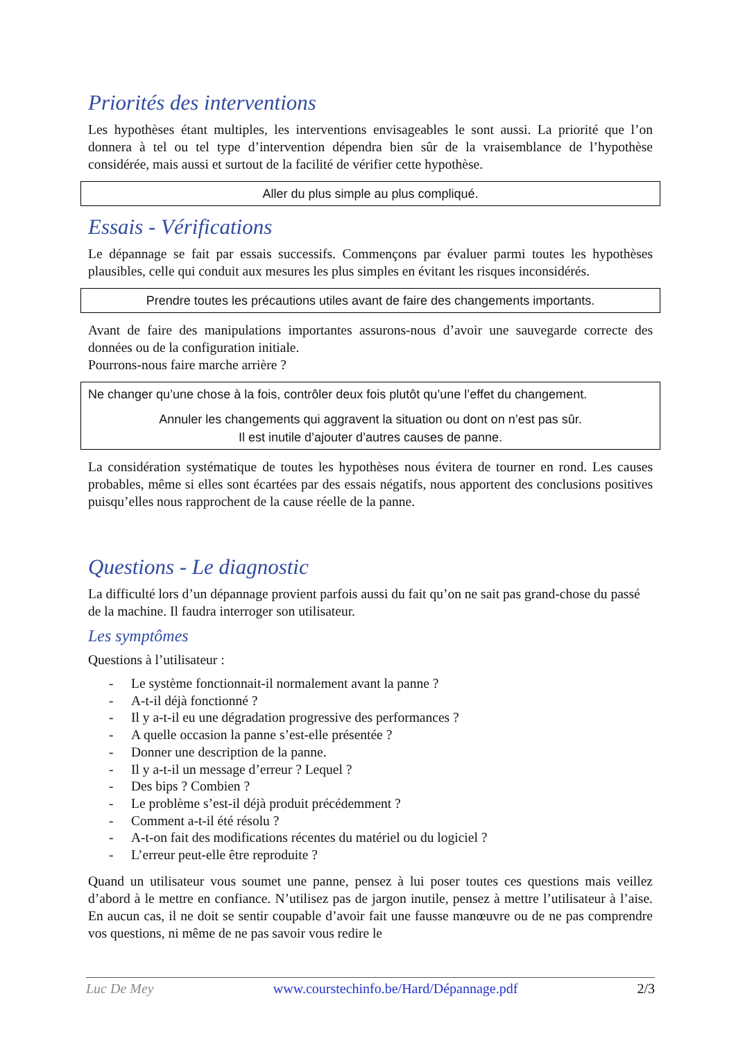Priorités des interventions
Les hypothèses étant multiples, les interventions envisageables le sont aussi. La priorité que l’on donnera à tel ou tel type d’intervention dépendra bien sûr de la vraisemblance de l’hypothèse considérée, mais aussi et surtout de la facilité de vérifier cette hypothèse.
Aller du plus simple au plus compliqué.
Essais - Vérifications
Le dépannage se fait par essais successifs. Commençons par évaluer parmi toutes les hypothèses plausibles, celle qui conduit aux mesures les plus simples en évitant les risques inconsidérés.
Prendre toutes les précautions utiles avant de faire des changements importants.
Avant de faire des manipulations importantes assurons-nous d’avoir une sauvegarde correcte des données ou de la configuration initiale.
Pourrons-nous faire marche arrière ?
Ne changer qu’une chose à la fois, contrôler deux fois plutôt qu’une l’effet du changement.
Annuler les changements qui aggravent la situation ou dont on n’est pas sûr.
Il est inutile d’ajouter d’autres causes de panne.
La considération systématique de toutes les hypothèses nous évitera de tourner en rond. Les causes probables, même si elles sont écartées par des essais négatifs, nous apportent des conclusions positives puisqu’elles nous rapprochent de la cause réelle de la panne.
Questions - Le diagnostic
La difficulté lors d’un dépannage provient parfois aussi du fait qu’on ne sait pas grand-chose du passé de la machine. Il faudra interroger son utilisateur.
Les symptômes
Questions à l’utilisateur :
- Le système fonctionnait-il normalement avant la panne ?
- A-t-il déjà fonctionné ?
- Il y a-t-il eu une dégradation progressive des performances ?
- A quelle occasion la panne s’est-elle présentée ?
- Donner une description de la panne.
- Il y a-t-il un message d’erreur ? Lequel ?
- Des bips ? Combien ?
- Le problème s’est-il déjà produit précédemment ?
- Comment a-t-il été résolu ?
- A-t-on fait des modifications récentes du matériel ou du logiciel ?
- L’erreur peut-elle être reproduite ?
Quand un utilisateur vous soumet une panne, pensez à lui poser toutes ces questions mais veillez d’abord à le mettre en confiance. N’utilisez pas de jargon inutile, pensez à mettre l’utilisateur à l’aise. En aucun cas, il ne doit se sentir coupable d’avoir fait une fausse manœuvre ou de ne pas comprendre vos questions, ni même de ne pas savoir vous redire le
Luc De Mey www.courstechinfo.be/Hard/Dépannage.pdf 2/3